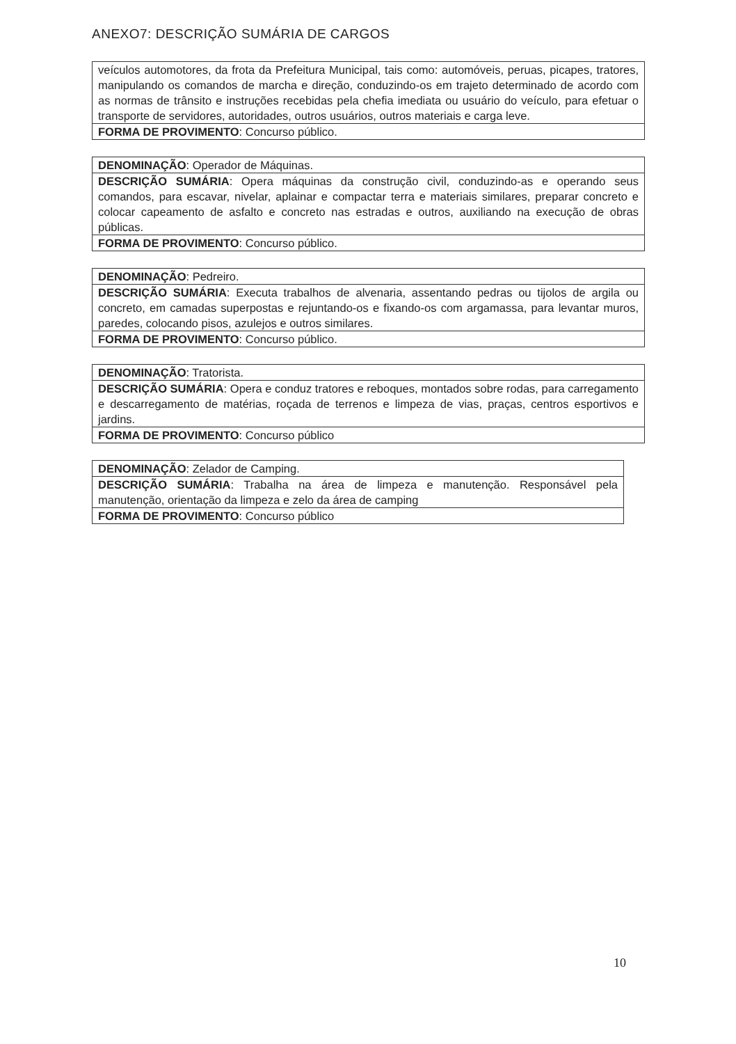ANEXO7: DESCRIÇÃO SUMÁRIA DE CARGOS
| veículos automotores, da frota da Prefeitura Municipal, tais como: automóveis, peruas, picapes, tratores, manipulando os comandos de marcha e direção, conduzindo-os em trajeto determinado de acordo com as normas de trânsito e instruções recebidas pela chefia imediata ou usuário do veículo, para efetuar o transporte de servidores, autoridades, outros usuários, outros materiais e carga leve. |
| FORMA DE PROVIMENTO : Concurso público. |
| DENOMINAÇÃO : Operador de Máquinas. |
| DESCRIÇÃO SUMÁRIA : Opera máquinas da construção civil, conduzindo-as e operando seus comandos, para escavar, nivelar, aplainar e compactar terra e materiais similares, preparar concreto e colocar capeamento de asfalto e concreto nas estradas e outros, auxiliando na execução de obras públicas. |
| FORMA DE PROVIMENTO : Concurso público. |
| DENOMINAÇÃO : Pedreiro. |
| DESCRIÇÃO SUMÁRIA : Executa trabalhos de alvenaria, assentando pedras ou tijolos de argila ou concreto, em camadas superpostas e rejuntando-os e fixando-os com argamassa, para levantar muros, paredes, colocando pisos, azulejos e outros similares. |
| FORMA DE PROVIMENTO : Concurso público. |
| DENOMINAÇÃO : Tratorista. |
| DESCRIÇÃO SUMÁRIA : Opera e conduz tratores e reboques, montados sobre rodas, para carregamento e descarregamento de matérias, roçada de terrenos e limpeza de vias, praças, centros esportivos e jardins. |
| FORMA DE PROVIMENTO : Concurso público |
| DENOMINAÇÃO : Zelador de Camping. |
| DESCRIÇÃO SUMÁRIA : Trabalha na área de limpeza e manutenção. Responsável pela manutenção, orientação da limpeza e zelo da área de camping |
| FORMA DE PROVIMENTO : Concurso público |
10